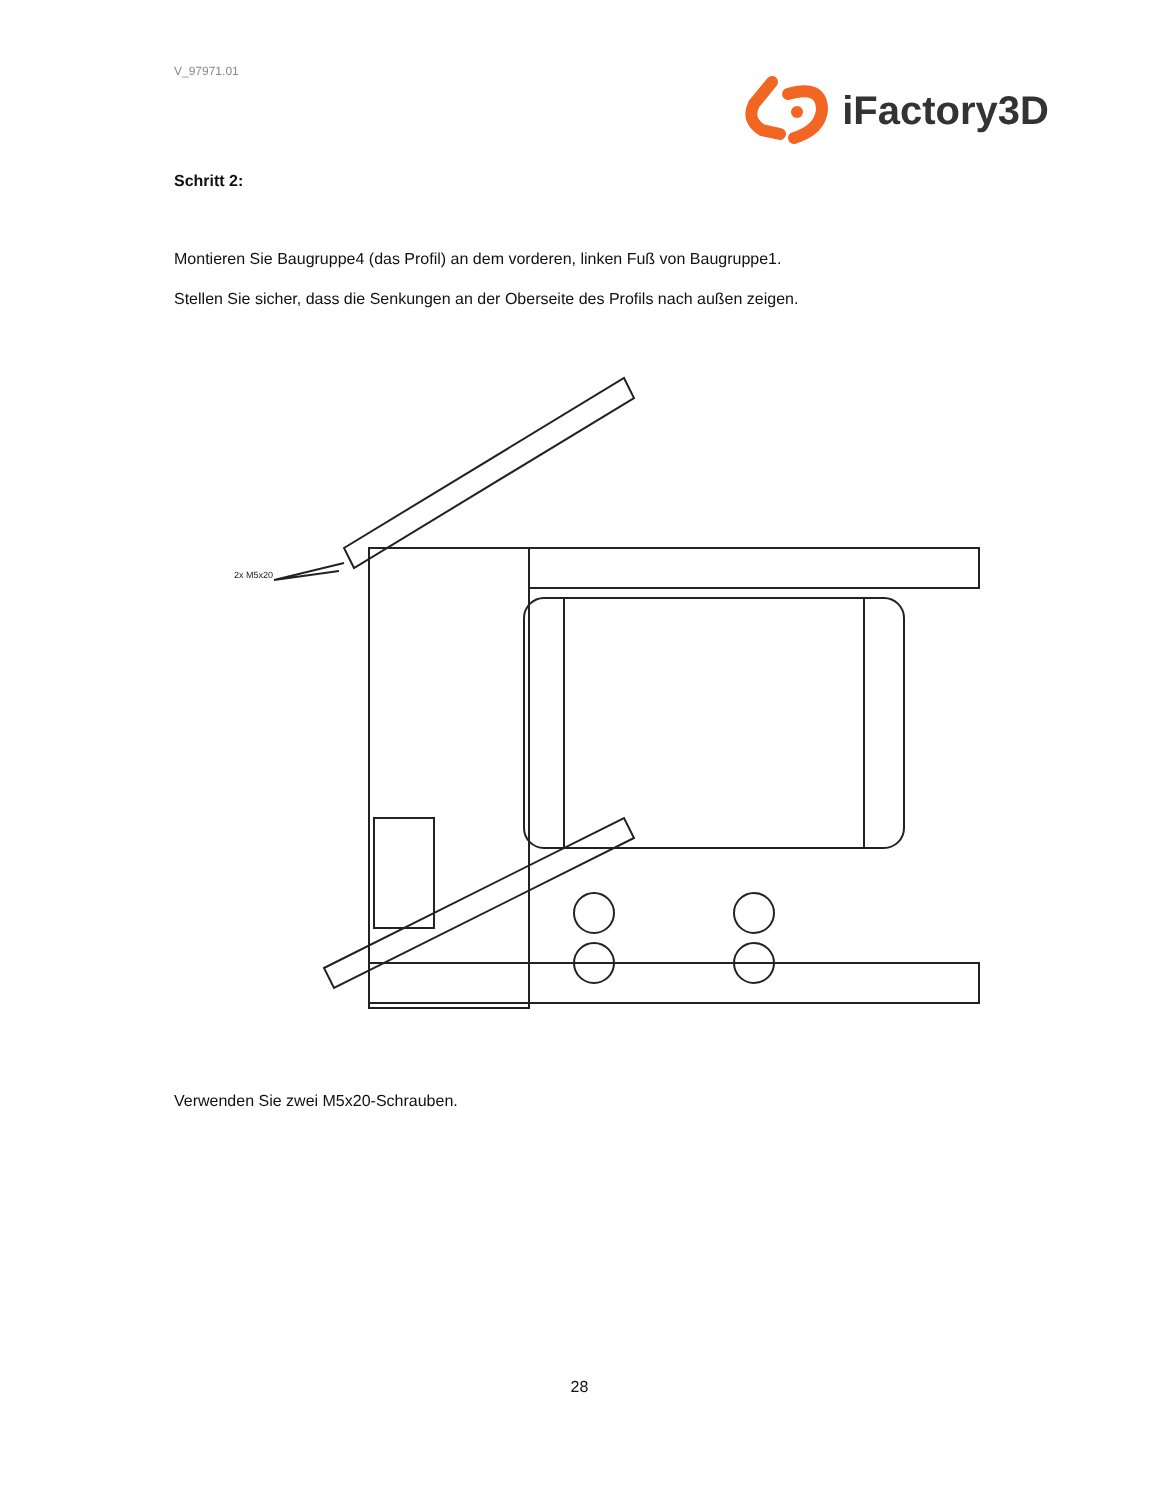V_97971.01
iFactory3D
Schritt 2:
Montieren Sie Baugruppe4 (das Profil) an dem vorderen, linken Fuß von Baugruppe1.
Stellen Sie sicher, dass die Senkungen an der Oberseite des Profils nach außen zeigen.
2x M5x20
Verwenden Sie zwei M5x20-Schrauben.
28